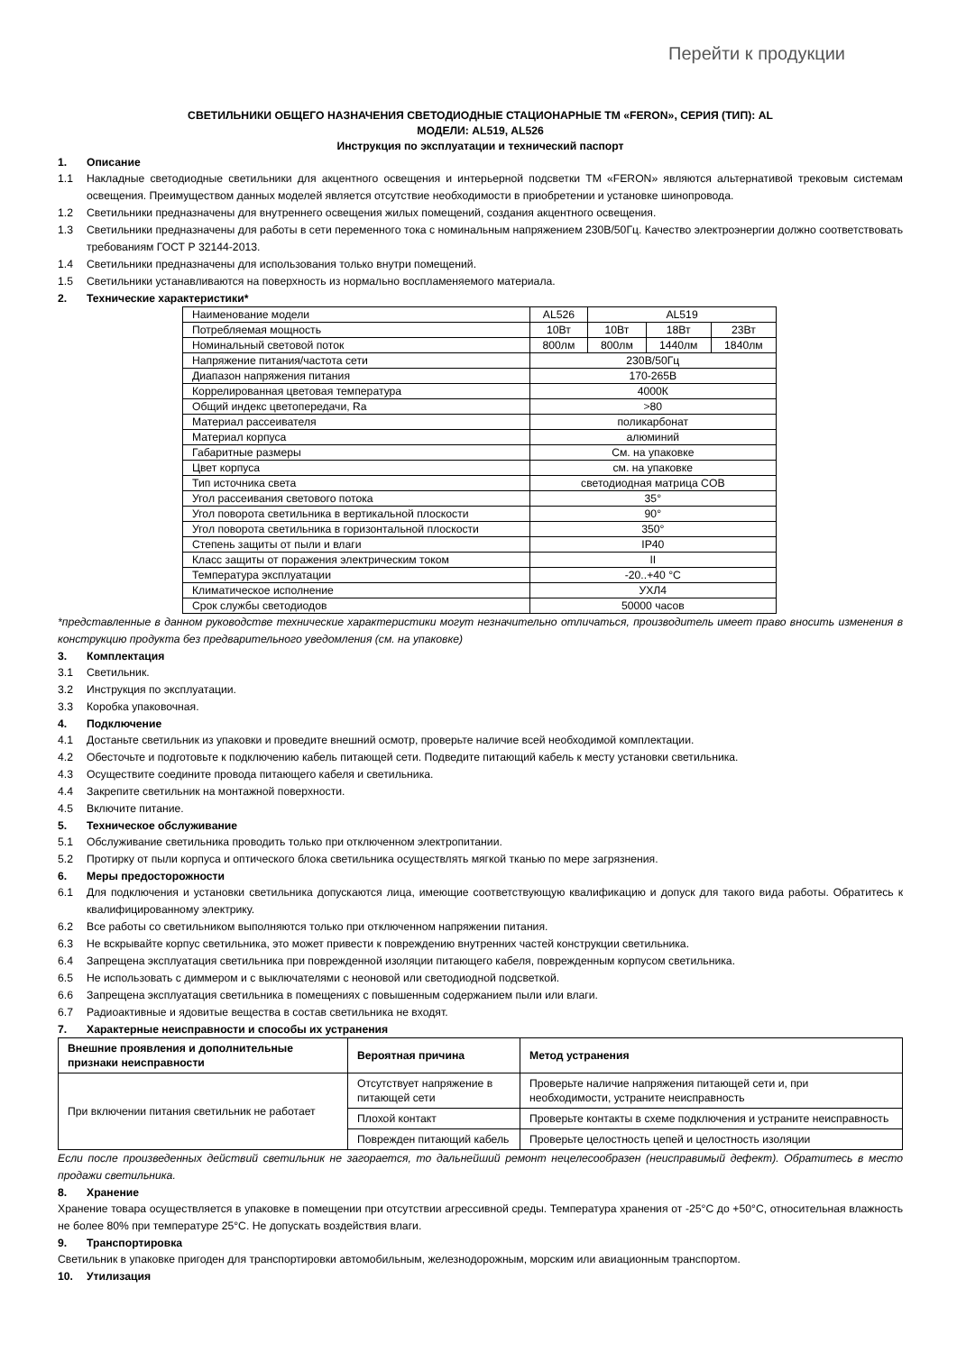Перейти к продукции
СВЕТИЛЬНИКИ ОБЩЕГО НАЗНАЧЕНИЯ СВЕТОДИОДНЫЕ СТАЦИОНАРНЫЕ ТМ «FERON», СЕРИЯ (ТИП): AL
МОДЕЛИ: AL519, AL526
Инструкция по эксплуатации и технический паспорт
1. Описание
1.1 Накладные светодиодные светильники для акцентного освещения и интерьерной подсветки ТМ «FERON» являются альтернативой трековым системам освещения. Преимуществом данных моделей является отсутствие необходимости в приобретении и установке шинопровода.
1.2 Светильники предназначены для внутреннего освещения жилых помещений, создания акцентного освещения.
1.3 Светильники предназначены для работы в сети переменного тока с номинальным напряжением 230В/50Гц. Качество электроэнергии должно соответствовать требованиям ГОСТ Р 32144-2013.
1.4 Светильники предназначены для использования только внутри помещений.
1.5 Светильники устанавливаются на поверхность из нормально воспламеняемого материала.
2. Технические характеристики*
| Наименование модели | AL526 | AL519 | | |
| Потребляемая мощность | 10Вт | 10Вт | 18Вт | 23Вт |
| Номинальный световой поток | 800лм | 800лм | 1440лм | 1840лм |
| Напряжение питания/частота сети | 230В/50Гц | | | |
| Диапазон напряжения питания | 170-265В | | | |
| Коррелированная цветовая температура | 4000К | | | |
| Общий индекс цветопередачи, Ra | >80 | | | |
| Материал рассеивателя | поликарбонат | | | |
| Материал корпуса | алюминий | | | |
| Габаритные размеры | См. на упаковке | | | |
| Цвет корпуса | см. на упаковке | | | |
| Тип источника света | светодиодная матрица COB | | | |
| Угол рассеивания светового потока | 35° | | | |
| Угол поворота светильника в вертикальной плоскости | 90° | | | |
| Угол поворота светильника в горизонтальной плоскости | 350° | | | |
| Степень защиты от пыли и влаги | IP40 | | | |
| Класс защиты от поражения электрическим током | II | | | |
| Температура эксплуатации | -20..+40 °C | | | |
| Климатическое исполнение | УХЛ4 | | | |
| Срок службы светодиодов | 50000 часов | | | |
*представленные в данном руководстве технические характеристики могут незначительно отличаться, производитель имеет право вносить изменения в конструкцию продукта без предварительного уведомления (см. на упаковке)
3. Комплектация
3.1 Светильник.
3.2 Инструкция по эксплуатации.
3.3 Коробка упаковочная.
4. Подключение
4.1 Достаньте светильник из упаковки и проведите внешний осмотр, проверьте наличие всей необходимой комплектации.
4.2 Обесточьте и подготовьте к подключению кабель питающей сети. Подведите питающий кабель к месту установки светильника.
4.3 Осуществите соедините провода питающего кабеля и светильника.
4.4 Закрепите светильник на монтажной поверхности.
4.5 Включите питание.
5. Техническое обслуживание
5.1 Обслуживание светильника проводить только при отключенном электропитании.
5.2 Протирку от пыли корпуса и оптического блока светильника осуществлять мягкой тканью по мере загрязнения.
6. Меры предосторожности
6.1 Для подключения и установки светильника допускаются лица, имеющие соответствующую квалификацию и допуск для такого вида работы. Обратитесь к квалифицированному электрику.
6.2 Все работы со светильником выполняются только при отключенном напряжении питания.
6.3 Не вскрывайте корпус светильника, это может привести к повреждению внутренних частей конструкции светильника.
6.4 Запрещена эксплуатация светильника при поврежденной изоляции питающего кабеля, поврежденным корпусом светильника.
6.5 Не использовать с диммером и с выключателями с неоновой или светодиодной подсветкой.
6.6 Запрещена эксплуатация светильника в помещениях с повышенным содержанием пыли или влаги.
6.7 Радиоактивные и ядовитые вещества в состав светильника не входят.
7. Характерные неисправности и способы их устранения
| Внешние проявления и дополнительные признаки неисправности | Вероятная причина | Метод устранения |
| --- | --- | --- |
| При включении питания светильник не работает | Отсутствует напряжение в питающей сети | Проверьте наличие напряжения питающей сети и, при необходимости, устраните неисправность |
| | Плохой контакт | Проверьте контакты в схеме подключения и устраните неисправность |
| | Поврежден питающий кабель | Проверьте целостность цепей и целостность изоляции |
Если после произведенных действий светильник не загорается, то дальнейший ремонт нецелесообразен (неисправимый дефект). Обратитесь в место продажи светильника.
8. Хранение
Хранение товара осуществляется в упаковке в помещении при отсутствии агрессивной среды. Температура хранения от -25°С до +50°С, относительная влажность не более 80% при температуре 25°С. Не допускать воздействия влаги.
9. Транспортировка
Светильник в упаковке пригоден для транспортировки автомобильным, железнодорожным, морским или авиационным транспортом.
10. Утилизация